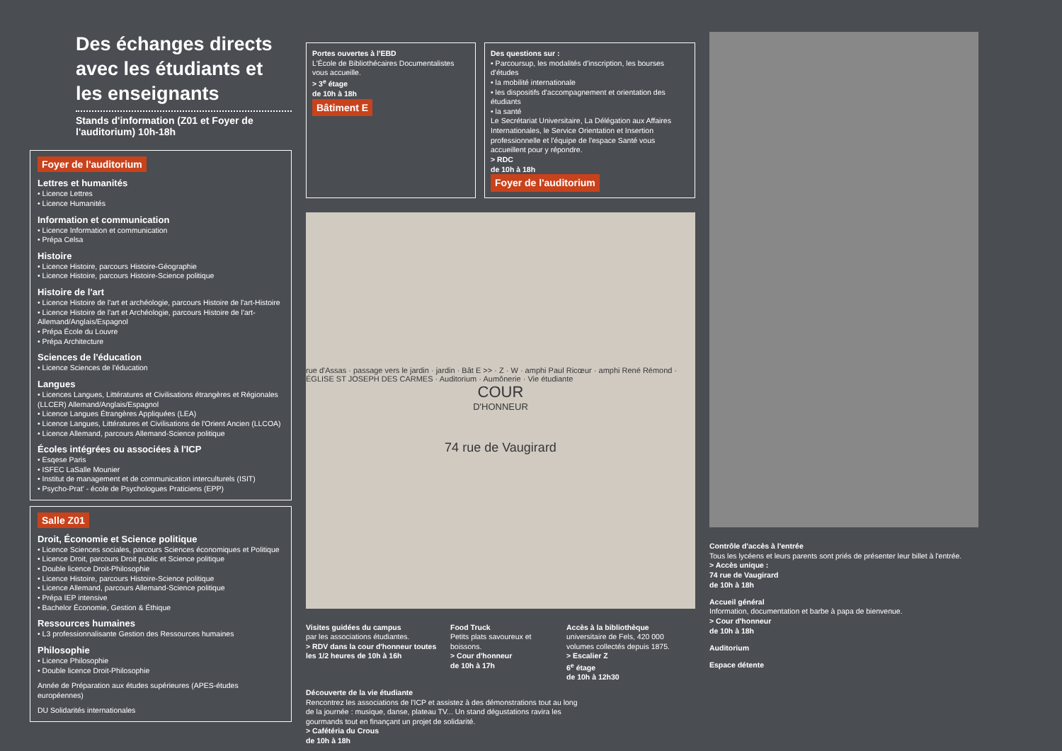Des échanges directs
avec les étudiants et les enseignants
Stands d'information (Z01 et Foyer de l'auditorium) 10h-18h
Foyer de l'auditorium
Lettres et humanités
• Licence Lettres
• Licence Humanités
Information et communication
• Licence Information et communication
• Prépa Celsa
Histoire
• Licence Histoire, parcours Histoire-Géographie
• Licence Histoire, parcours Histoire-Science politique
Histoire de l'art
• Licence Histoire de l'art et archéologie, parcours Histoire de l'art-Histoire
• Licence Histoire de l'art et Archéologie, parcours Histoire de l'art-Allemand/Anglais/Espagnol
• Prépa École du Louvre
• Prépa Architecture
Sciences de l'éducation
• Licence Sciences de l'éducation
Langues
• Licences Langues, Littératures et Civilisations étrangères et Régionales (LLCER) Allemand/Anglais/Espagnol
• Licence Langues Étrangères Appliquées (LEA)
• Licence Langues, Littératures et Civilisations de l'Orient Ancien (LLCOA)
• Licence Allemand, parcours Allemand-Science politique
Écoles intégrées ou associées à l'ICP
• Esqese Paris
• ISFEC LaSalle Mounier
• Institut de management et de communication interculturels (ISIT)
• Psycho-Prat' - école de Psychologues Praticiens (EPP)
Salle Z01
Droit, Économie et Science politique
• Licence Sciences sociales, parcours Sciences économiques et Politique
• Licence Droit, parcours Droit public et Science politique
• Double licence Droit-Philosophie
• Licence Histoire, parcours Histoire-Science politique
• Licence Allemand, parcours Allemand-Science politique
• Prépa IEP intensive
• Bachelor Économie, Gestion & Éthique
Ressources humaines
• L3 professionnalisante Gestion des Ressources humaines
Philosophie
• Licence Philosophie
• Double licence Droit-Philosophie
Année de Préparation aux études supérieures (APES-études européennes)
DU Solidarités internationales
Portes ouvertes à l'EBD
L'École de Bibliothécaires Documentalistes vous accueille.
> 3<sup>e</sup> étage
de 10h à 18h
Bâtiment E
Des questions sur :
• Parcoursup, les modalités d'inscription, les bourses d'études
• la mobilité internationale
• les dispositifs d'accompagnement et orientation des étudiants
• la santé
Le Secrétariat Universitaire, La Délégation aux Affaires Internationales, le Service Orientation et Insertion professionnelle et l'équipe de l'espace Santé vous accueillent pour y répondre.
> RDC
de 10h à 18h
Foyer de l'auditorium
rue d'Assas · passage vers le jardin · jardin · Bât E >> · Z · W · amphi Paul Ricœur · amphi René Rémond · ÉGLISE ST JOSEPH DES CARMES · Auditorium · Aumônerie · Vie étudiante
COUR
D'HONNEUR
74 rue de Vaugirard
Visites guidées du campus
par les associations étudiantes.
> RDV dans la cour d'honneur toutes les 1/2 heures de 10h à 16h
Food Truck
Petits plats savoureux et boissons.
> Cour d'honneur
de 10h à 17h
Accès à la bibliothèque
universitaire de Fels, 420 000 volumes collectés depuis 1875.
> Escalier Z
6<sup>e</sup> étage
de 10h à 12h30
Découverte de la vie étudiante
Rencontrez les associations de l'ICP et assistez à des démonstrations tout au long de la journée : musique, danse, plateau TV... Un stand dégustations ravira les gourmands tout en finançant un projet de solidarité.
> Cafétéria du Crous
de 10h à 18h
Contrôle d'accès à l'entrée
Tous les lycéens et leurs parents sont priés de présenter leur billet à l'entrée.
> Accès unique :
74 rue de Vaugirard
de 10h à 18h
Accueil général
Information, documentation et barbe à papa de bienvenue.
> Cour d'honneur
de 10h à 18h
Auditorium
Espace détente